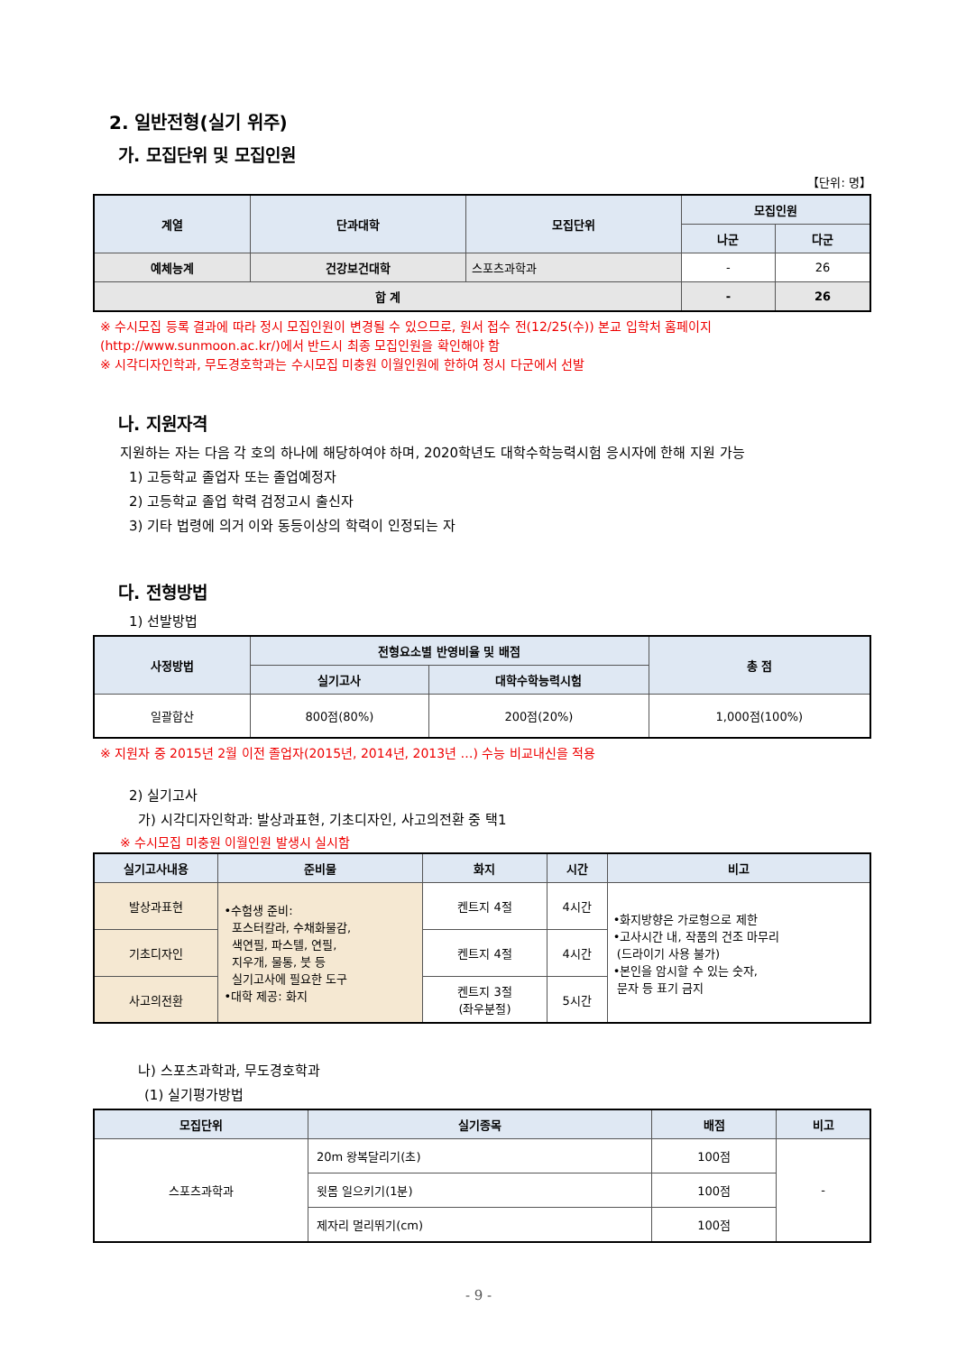2. 일반전형(실기 위주)
가. 모집단위 및 모집인원
【단위: 명】
| 계열 | 단과대학 | 모집단위 | 모집인원 | |
| --- | --- | --- | --- | --- |
| | | | 나군 | 다군 |
| 예체능계 | 건강보건대학 | 스포츠과학과 | - | 26 |
| 합 계 | | | - | 26 |
※ 수시모집 등록 결과에 따라 정시 모집인원이 변경될 수 있으므로, 원서 접수 전(12/25(수)) 본교 입학처 홈페이지 (http://www.sunmoon.ac.kr/)에서 반드시 최종 모집인원을 확인해야 함
※ 시각디자인학과, 무도경호학과는 수시모집 미충원 이월인원에 한하여 정시 다군에서 선발
나. 지원자격
지원하는 자는 다음 각 호의 하나에 해당하여야 하며, 2020학년도 대학수학능력시험 응시자에 한해 지원 가능
1) 고등학교 졸업자 또는 졸업예정자
2) 고등학교 졸업 학력 검정고시 출신자
3) 기타 법령에 의거 이와 동등이상의 학력이 인정되는 자
다. 전형방법
1) 선발방법
| 사정방법 | 전형요소별 반영비율 및 배점 | | 총 점 |
| --- | --- | --- | --- |
| | 실기고사 | 대학수학능력시험 | |
| 일괄합산 | 800점(80%) | 200점(20%) | 1,000점(100%) |
※ 지원자 중 2015년 2월 이전 졸업자(2015년, 2014년, 2013년 …) 수능 비교내신을 적용
2) 실기고사
가) 시각디자인학과: 발상과표현, 기초디자인, 사고의전환 중 택1
※ 수시모집 미충원 이월인원 발생시 실시함
| 실기고사내용 | 준비물 | 화지 | 시간 | 비고 |
| --- | --- | --- | --- | --- |
| 발상과표현 | •수험생 준비: 포스터칼라, 수채화물감, 색연필, 파스텔, 연필, 지우개, 물통, 붓 등 실기고사에 필요한 도구 •대학 제공: 화지 | 켄트지 4절 | 4시간 | •화지방향은 가로형으로 제한 •고사시간 내, 작품의 건조 마무리 (드라이기 사용 불가) •본인을 암시할 수 있는 숫자, 문자 등 표기 금지 |
| 기초디자인 | | 켄트지 4절 | 4시간 | |
| 사고의전환 | | 켄트지 3절 (좌우분절) | 5시간 | |
나) 스포츠과학과, 무도경호학과
(1) 실기평가방법
| 모집단위 | 실기종목 | 배점 | 비고 |
| --- | --- | --- | --- |
| 스포츠과학과 | 20m 왕복달리기(초) | 100점 | - |
| | 윗몸 일으키기(1분) | 100점 | |
| | 제자리 멀리뛰기(cm) | 100점 | |
- 9 -